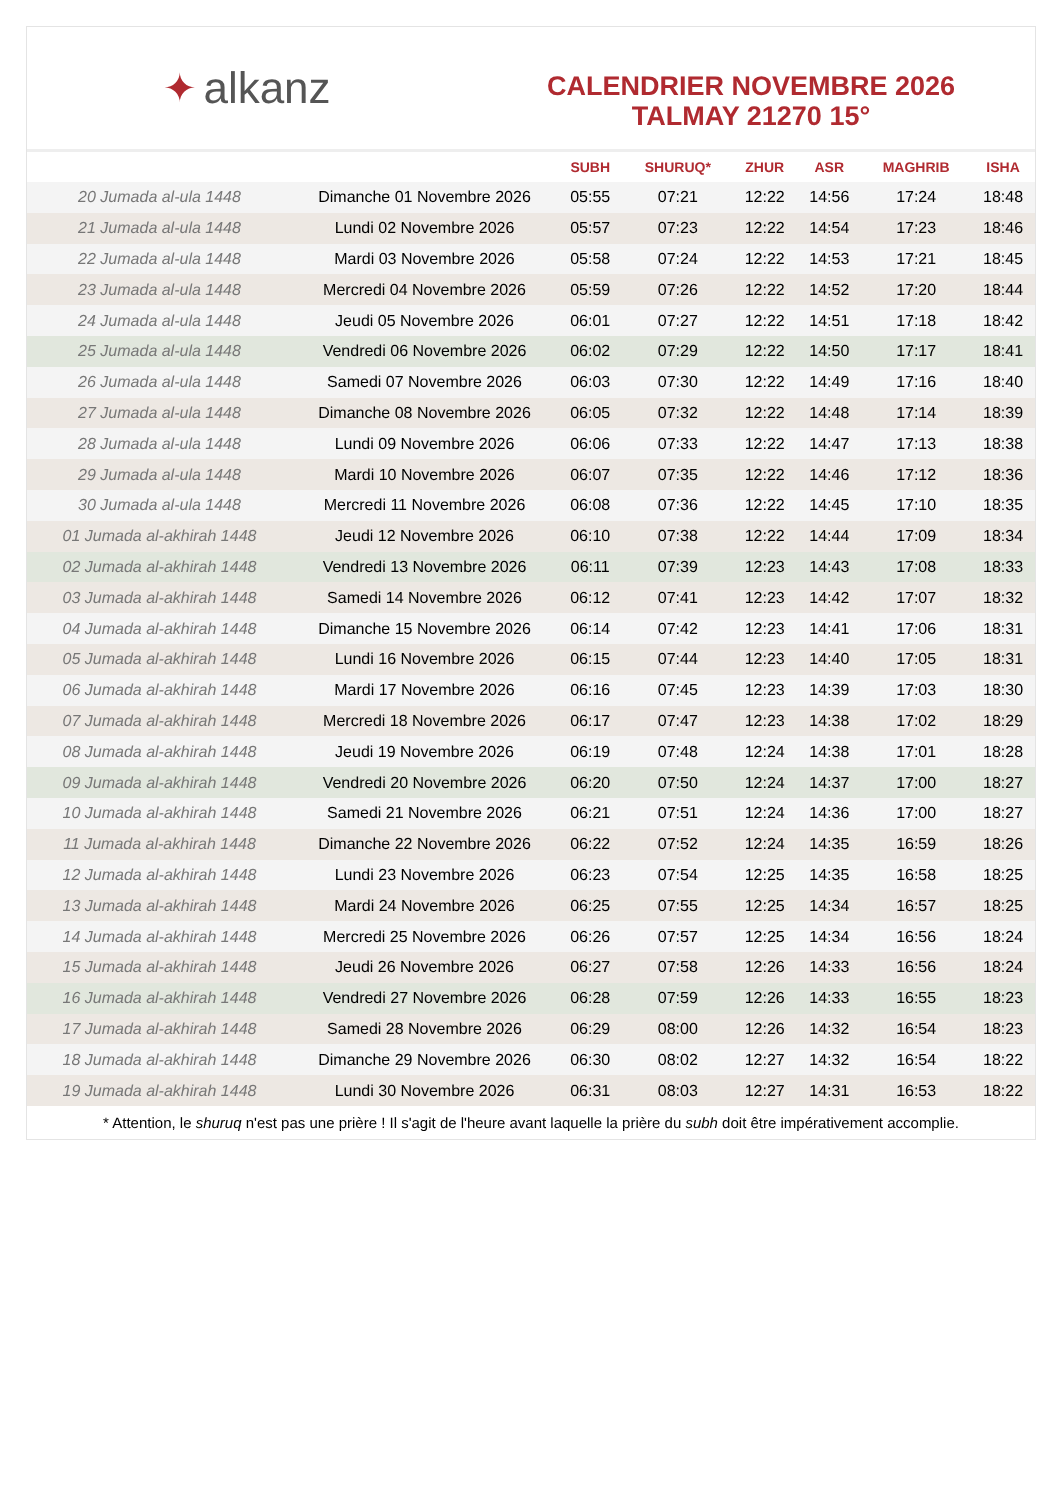✦ alkanz
CALENDRIER NOVEMBRE 2026
TALMAY 21270 15°
| | | SUBH | SHURUQ* | ZHUR | ASR | MAGHRIB | ISHA |
| --- | --- | --- | --- | --- | --- | --- | --- |
| 20 Jumada al-ula 1448 | Dimanche 01 Novembre 2026 | 05:55 | 07:21 | 12:22 | 14:56 | 17:24 | 18:48 |
| 21 Jumada al-ula 1448 | Lundi 02 Novembre 2026 | 05:57 | 07:23 | 12:22 | 14:54 | 17:23 | 18:46 |
| 22 Jumada al-ula 1448 | Mardi 03 Novembre 2026 | 05:58 | 07:24 | 12:22 | 14:53 | 17:21 | 18:45 |
| 23 Jumada al-ula 1448 | Mercredi 04 Novembre 2026 | 05:59 | 07:26 | 12:22 | 14:52 | 17:20 | 18:44 |
| 24 Jumada al-ula 1448 | Jeudi 05 Novembre 2026 | 06:01 | 07:27 | 12:22 | 14:51 | 17:18 | 18:42 |
| 25 Jumada al-ula 1448 | Vendredi 06 Novembre 2026 | 06:02 | 07:29 | 12:22 | 14:50 | 17:17 | 18:41 |
| 26 Jumada al-ula 1448 | Samedi 07 Novembre 2026 | 06:03 | 07:30 | 12:22 | 14:49 | 17:16 | 18:40 |
| 27 Jumada al-ula 1448 | Dimanche 08 Novembre 2026 | 06:05 | 07:32 | 12:22 | 14:48 | 17:14 | 18:39 |
| 28 Jumada al-ula 1448 | Lundi 09 Novembre 2026 | 06:06 | 07:33 | 12:22 | 14:47 | 17:13 | 18:38 |
| 29 Jumada al-ula 1448 | Mardi 10 Novembre 2026 | 06:07 | 07:35 | 12:22 | 14:46 | 17:12 | 18:36 |
| 30 Jumada al-ula 1448 | Mercredi 11 Novembre 2026 | 06:08 | 07:36 | 12:22 | 14:45 | 17:10 | 18:35 |
| 01 Jumada al-akhirah 1448 | Jeudi 12 Novembre 2026 | 06:10 | 07:38 | 12:22 | 14:44 | 17:09 | 18:34 |
| 02 Jumada al-akhirah 1448 | Vendredi 13 Novembre 2026 | 06:11 | 07:39 | 12:23 | 14:43 | 17:08 | 18:33 |
| 03 Jumada al-akhirah 1448 | Samedi 14 Novembre 2026 | 06:12 | 07:41 | 12:23 | 14:42 | 17:07 | 18:32 |
| 04 Jumada al-akhirah 1448 | Dimanche 15 Novembre 2026 | 06:14 | 07:42 | 12:23 | 14:41 | 17:06 | 18:31 |
| 05 Jumada al-akhirah 1448 | Lundi 16 Novembre 2026 | 06:15 | 07:44 | 12:23 | 14:40 | 17:05 | 18:31 |
| 06 Jumada al-akhirah 1448 | Mardi 17 Novembre 2026 | 06:16 | 07:45 | 12:23 | 14:39 | 17:03 | 18:30 |
| 07 Jumada al-akhirah 1448 | Mercredi 18 Novembre 2026 | 06:17 | 07:47 | 12:23 | 14:38 | 17:02 | 18:29 |
| 08 Jumada al-akhirah 1448 | Jeudi 19 Novembre 2026 | 06:19 | 07:48 | 12:24 | 14:38 | 17:01 | 18:28 |
| 09 Jumada al-akhirah 1448 | Vendredi 20 Novembre 2026 | 06:20 | 07:50 | 12:24 | 14:37 | 17:00 | 18:27 |
| 10 Jumada al-akhirah 1448 | Samedi 21 Novembre 2026 | 06:21 | 07:51 | 12:24 | 14:36 | 17:00 | 18:27 |
| 11 Jumada al-akhirah 1448 | Dimanche 22 Novembre 2026 | 06:22 | 07:52 | 12:24 | 14:35 | 16:59 | 18:26 |
| 12 Jumada al-akhirah 1448 | Lundi 23 Novembre 2026 | 06:23 | 07:54 | 12:25 | 14:35 | 16:58 | 18:25 |
| 13 Jumada al-akhirah 1448 | Mardi 24 Novembre 2026 | 06:25 | 07:55 | 12:25 | 14:34 | 16:57 | 18:25 |
| 14 Jumada al-akhirah 1448 | Mercredi 25 Novembre 2026 | 06:26 | 07:57 | 12:25 | 14:34 | 16:56 | 18:24 |
| 15 Jumada al-akhirah 1448 | Jeudi 26 Novembre 2026 | 06:27 | 07:58 | 12:26 | 14:33 | 16:56 | 18:24 |
| 16 Jumada al-akhirah 1448 | Vendredi 27 Novembre 2026 | 06:28 | 07:59 | 12:26 | 14:33 | 16:55 | 18:23 |
| 17 Jumada al-akhirah 1448 | Samedi 28 Novembre 2026 | 06:29 | 08:00 | 12:26 | 14:32 | 16:54 | 18:23 |
| 18 Jumada al-akhirah 1448 | Dimanche 29 Novembre 2026 | 06:30 | 08:02 | 12:27 | 14:32 | 16:54 | 18:22 |
| 19 Jumada al-akhirah 1448 | Lundi 30 Novembre 2026 | 06:31 | 08:03 | 12:27 | 14:31 | 16:53 | 18:22 |
* Attention, le shuruq n'est pas une prière ! Il s'agit de l'heure avant laquelle la prière du subh doit être impérativement accomplie.